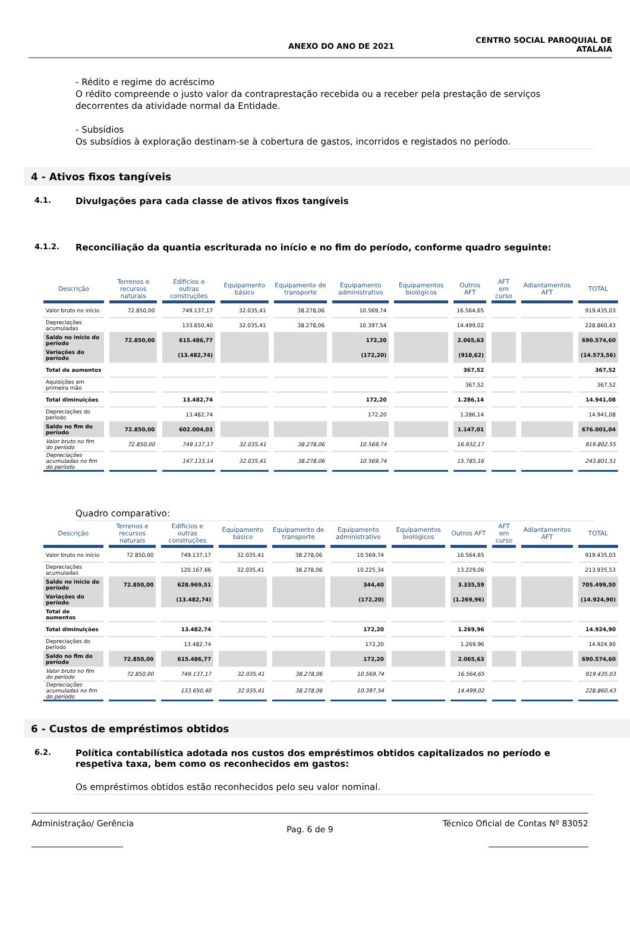ANEXO DO ANO DE 2021
CENTRO SOCIAL PAROQUIAL DE
ATALAIA
- Rédito e regime do acréscimo
O rédito compreende o justo valor da contraprestação recebida ou a receber pela prestação de serviços decorrentes da atividade normal da Entidade.
- Subsídios
Os subsídios à exploração destinam-se à cobertura de gastos, incorridos e registados no período.
4 - Ativos fixos tangíveis
4.1.
Divulgações para cada classe de ativos fixos tangíveis
4.1.2.
Reconciliação da quantia escriturada no início e no fim do período, conforme quadro seguinte:
| Descrição | Terrenos e recursos naturais | Edificios e outras construções | Equipamento básico | Equipamento de transporte | Equipamento administrativo | Equipamentos biológicos | Outros AFT | AFT em curso | Adiantamentos AFT | TOTAL |
| --- | --- | --- | --- | --- | --- | --- | --- | --- | --- | --- |
| Valor bruto no início | 72.850,00 | 749.137,17 | 32.035,41 | 38.278,06 | 10.569,74 | | 16.564,65 | | | 919.435,03 |
| Depreciações acumuladas | | 133.650,40 | 32.035,41 | 38.278,06 | 10.397,54 | | 14.499,02 | | | 228.860,43 |
| Saldo no início do período | 72.850,00 | 615.486,77 | | | 172,20 | | 2.065,63 | | | 690.574,60 |
| Variações do período | | (13.482,74) | | | (172,20) | | (918,62) | | | (14.573,56) |
| Total de aumentos | | | | | | | 367,52 | | | 367,52 |
| Aquisições em primeira mão | | | | | | | 367,52 | | | 367,52 |
| Total diminuições | | 13.482,74 | | | 172,20 | | 1.286,14 | | | 14.941,08 |
| Depreciações do período | | 13.482,74 | | | 172,20 | | 1.286,14 | | | 14.941,08 |
| Saldo no fim do período | 72.850,00 | 602.004,03 | | | | | 1.147,01 | | | 676.001,04 |
| Valor bruto no fim do período | 72.850,00 | 749.137,17 | 32.035,41 | 38.278,06 | 10.569,74 | | 16.932,17 | | | 919.802,55 |
| Depreciações acumuladas no fim do período | | 147.133,14 | 32.035,41 | 38.278,06 | 10.569,74 | | 15.785,16 | | | 243.801,51 |
Quadro comparativo:
| Descrição | Terrenos e recursos naturais | Edificios e outras construções | Equipamento básico | Equipamento de transporte | Equipamento administrativo | Equipamentos biológicos | Outros AFT | AFT em curso | Adiantamentos AFT | TOTAL |
| --- | --- | --- | --- | --- | --- | --- | --- | --- | --- | --- |
| Valor bruto no início | 72.850,00 | 749.137,17 | 32.035,41 | 38.278,06 | 10.569,74 | | 16.564,65 | | | 919.435,03 |
| Depreciações acumuladas | | 120.167,66 | 32.035,41 | 38.278,06 | 10.225,34 | | 13.229,06 | | | 213.935,53 |
| Saldo no início do período | 72.850,00 | 628.969,51 | | | 344,40 | | 3.335,59 | | | 705.499,50 |
| Variações do período | | (13.482,74) | | | (172,20) | | (1.269,96) | | | (14.924,90) |
| Total de aumentos | | | | | | | | | | |
| Total diminuições | | 13.482,74 | | | 172,20 | | 1.269,96 | | | 14.924,90 |
| Depreciações do período | | 13.482,74 | | | 172,20 | | 1.269,96 | | | 14.924,90 |
| Saldo no fim do período | 72.850,00 | 615.486,77 | | | 172,20 | | 2.065,63 | | | 690.574,60 |
| Valor bruto no fim do período | 72.850,00 | 749.137,17 | 32.035,41 | 38.278,06 | 10.569,74 | | 16.564,65 | | | 919.435,03 |
| Depreciações acumuladas no fim do período | | 133.650,40 | 32.035,41 | 38.278,06 | 10.397,54 | | 14.499,02 | | | 228.860,43 |
6 - Custos de empréstimos obtidos
6.2.
Política contabilística adotada nos custos dos empréstimos obtidos capitalizados no período e respetiva taxa, bem como os reconhecidos em gastos:
Os empréstimos obtidos estão reconhecidos pelo seu valor nominal.
Administração/ Gerência
______________________
Pag. 6 de 9
Técnico Oficial de Contas Nº 83052
________________________